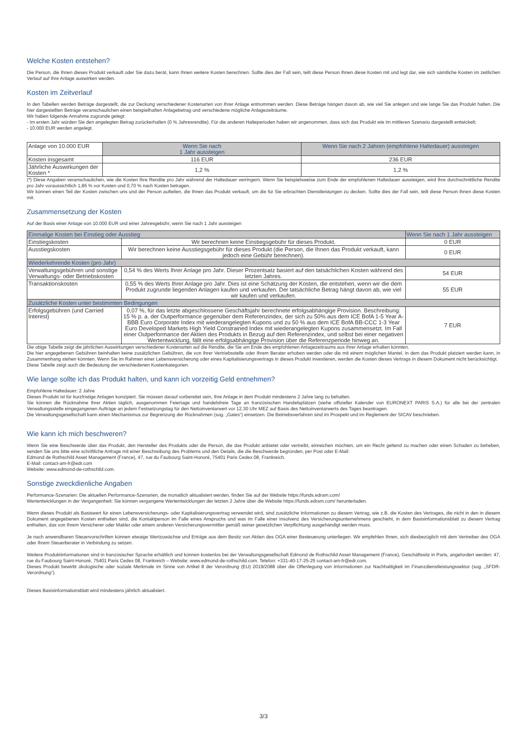Welche Kosten entstehen?
Die Person, die Ihnen dieses Produkt verkauft oder Sie dazu berät, kann Ihnen weitere Kosten berechnen. Sollte dies der Fall sein, teilt diese Person Ihnen diese Kosten mit und legt dar, wie sich sämtliche Kosten im zeitlichen Verlauf auf Ihre Anlage auswirken werden.
Kosten im Zeitverlauf
In den Tabellen werden Beträge dargestellt, die zur Deckung verschiedener Kostenarten von Ihrer Anlage entnommen werden. Diese Beträge hängen davon ab, wie viel Sie anlegen und wie lange Sie das Produkt halten. Die hier dargestellten Beträge veranschaulichen einen beispielhaften Anlagebetrag und verschiedene mögliche Anlagezeiträume.
Wir haben folgende Annahme zugrunde gelegt:
- Im ersten Jahr würden Sie den angelegten Betrag zurückerhalten (0 % Jahresrendite). Für die anderen Halteperioden haben wir angenommen, dass sich das Produkt wie im mittleren Szenario dargestellt entwickelt;
- 10.000 EUR werden angelegt.
| Anlage von 10.000 EUR | Wenn Sie nach 1 Jahr aussteigen | Wenn Sie nach 2 Jahren (empfohlene Haltedauer) aussteigen |
| --- | --- | --- |
| Kosten insgesamt | 116 EUR | 236 EUR |
| Jährliche Auswirkungen der Kosten * | 1,2 % | 1,2 % |
(*) Diese Angaben veranschaulichen, wie die Kosten Ihre Rendite pro Jahr während der Haltedauer verringern. Wenn Sie beispielsweise zum Ende der empfohlenen Haltedauer aussteigen, wird Ihre durchschnittliche Rendite pro Jahr voraussichtlich 1,86 % vor Kosten und 0,70 % nach Kosten betragen.
Wir können einen Teil der Kosten zwischen uns und der Person aufteilen, die Ihnen das Produkt verkauft, um die für Sie erbrachten Dienstleistungen zu decken. Sollte dies der Fall sein, teilt diese Person Ihnen diese Kosten mit.
Zusammensetzung der Kosten
Auf der Basis einer Anlage von 10.000 EUR und einer Jahresgebühr, wenn Sie nach 1 Jahr aussteigen
| Einmalige Kosten bei Einstieg oder Ausstieg | | Wenn Sie nach 1 Jahr aussteigen |
| --- | --- | --- |
| Einstiegskosten | Wir berechnen keine Einstiegsgebühr für dieses Produkt. | 0 EUR |
| Ausstiegskosten | Wir berechnen keine Ausstiegsgebühr für dieses Produkt (die Person, die Ihnen das Produkt verkauft, kann jedoch eine Gebühr berechnen). | 0 EUR |
| Wiederkehrende Kosten (pro Jahr) | | |
| Verwaltungsgebühren und sonstige Verwaltungs- oder Betriebskosten | 0,54 % des Werts Ihrer Anlage pro Jahr. Dieser Prozentsatz basiert auf den tatsächlichen Kosten während des letzten Jahres. | 54 EUR |
| Transaktionskosten | 0,55 % des Werts Ihrer Anlage pro Jahr. Dies ist eine Schätzung der Kosten, die entstehen, wenn wir die dem Produkt zugrunde liegenden Anlagen kaufen und verkaufen. Der tatsächliche Betrag hängt davon ab, wie viel wir kaufen und verkaufen. | 55 EUR |
| Zusätzliche Kosten unter bestimmten Bedingungen | | |
| Erfolgsgebühren (und Carried Interest) | 0,07 %, für das letzte abgeschlossene Geschäftsjahr berechnete erfolgsabhängige Provision. Beschreibung: 15 % p. a. der Outperformance gegenüber dem Referenzindex, der sich zu 50% aus dem ICE BofA 1-5 Year A-BBB Euro Corporate Index mit wiederangelegten Kupons und zu 50 % aus dem ICE BofA BB-CCC 1-3 Year Euro Developed Markets High Yield Constrained Index mit wiederangelegten Kupons zusammensetzt. Im Fall einer Outperformance der Aktien des Produkts in Bezug auf den Referenzindex, und selbst bei einer negativen Wertentwicklung, fällt eine erfolgsabhängige Provision über die Referenzperiode hinweg an. | 7 EUR |
Die obige Tabelle zeigt die jährlichen Auswirkungen verschiedener Kostenarten auf die Rendite, die Sie am Ende des empfohlenen Anlagezeitraums aus Ihrer Anlage erhalten könnten.
Die hier angegebenen Gebühren beinhalten keine zusätzlichen Gebühren, die von Ihrer Vertriebsstelle oder Ihrem Berater erhoben werden oder die mit einem möglichen Mantel, in dem das Produkt platziert werden kann, in Zusammenhang stehen könnten. Wenn Sie im Rahmen einer Lebensversicherung oder eines Kapitalisierungsvertrags in dieses Produkt investieren, werden die Kosten dieses Vertrags in diesem Dokument nicht berücksichtigt.
Diese Tabelle zeigt auch die Bedeutung der verschiedenen Kostenkategorien.
Wie lange sollte ich das Produkt halten, und kann ich vorzeitig Geld entnehmen?
Empfohlene Haltedauer: 2 Jahre
Dieses Produkt ist für kurzfristige Anlagen konzipiert. Sie müssen darauf vorbereitet sein, Ihre Anlage in dem Produkt mindestens 2 Jahre lang zu behalten.
Sie können die Rücknahme Ihrer Aktien täglich, ausgenommen Feiertage und handelsfreie Tage an französischen Handelsplätzen (siehe offizieller Kalender von EURONEXT PARIS S.A.) für alle bei der zentralen Verwaltungsstelle eingegangenen Aufträge an jedem Festsetzungstag für den Nettoinventarwert vor 12.30 Uhr MEZ auf Basis des Nettoinventarwerts des Tages beantragen.
Die Verwaltungsgesellschaft kann einen Mechanismus zur Begrenzung der Rücknahmen (sog. „Gates“) einsetzen. Die Betriebsverfahren sind im Prospekt und im Reglement der SICAV beschrieben.
Wie kann ich mich beschweren?
Wenn Sie eine Beschwerde über das Produkt, den Hersteller des Produkts oder die Person, die das Produkt anbietet oder vertreibt, einreichen möchten, um ein Recht geltend zu machen oder einen Schaden zu beheben, senden Sie uns bitte eine schriftliche Anfrage mit einer Beschreibung des Problems und den Details, die die Beschwerde begründen, per Post oder E-Mail:
Edmond de Rothschild Asset Management (France), 47, rue du Faubourg Saint-Honoré, 75401 Paris Cedex 08, Frankreich.
E-Mail: contact-am-fr@edr.com
Website: www.edmond-de-rothschild.com.
Sonstige zweckdienliche Angaben
Performance-Szenarien: Die aktuellen Performance-Szenarien, die monatlich aktualisiert werden, finden Sie auf der Website https://funds.edram.com/
Wertentwicklungen in der Vergangenheit: Sie können vergangene Wertentwicklungen der letzten 2 Jahre über die Website https://funds.edram.com/ herunterladen.
Wenn dieses Produkt als Basiswert für einen Lebensversicherungs- oder Kapitalisierungsvertrag verwendet wird, sind zusätzliche Informationen zu diesem Vertrag, wie z.B. die Kosten des Vertrages, die nicht in den in diesem Dokument angegebenen Kosten enthalten sind, die Kontaktperson im Falle eines Anspruchs und was im Falle einer Insolvenz des Versicherungsunternehmens geschieht, in dem Basisinformationsblatt zu diesem Vertrag enthalten, das von Ihrem Versicherer oder Makler oder einem anderen Versicherungsvermittler gemäß seiner gesetzlichen Verpflichtung ausgehändigt werden muss.
Je nach anwendbaren Steuervorschriften können etwaige Wertzuwächse und Erträge aus dem Besitz von Aktien des OGA einer Besteuerung unterliegen. Wir empfehlen Ihnen, sich diesbezüglich mit dem Vertreiber des OGA oder Ihrem Steuerberater in Verbindung zu setzen.
Weitere Produktinformationen sind in französischer Sprache erhältlich und können kostenlos bei der Verwaltungsgesellschaft Edmond de Rothschild Asset Management (France), Geschäftssitz in Paris, angefordert werden: 47, rue du Faubourg Saint-Honoré, 75401 Paris Cedex 08, Frankreich – Website: www.edmond-de-rothschild.com. Telefon: +331-40-17-25-25 contact-am-fr@edr.com.
Dieses Produkt bewirbt ökologische oder soziale Merkmale im Sinne von Artikel 8 der Verordnung (EU) 2019/2088 über die Offenlegung von Informationen zur Nachhaltigkeit im Finanzdienstleistungssektor (sog. „SFDR-Verordnung“).
Dieses Basisinformationsblatt wird mindestens jährlich aktualisiert.
3/3